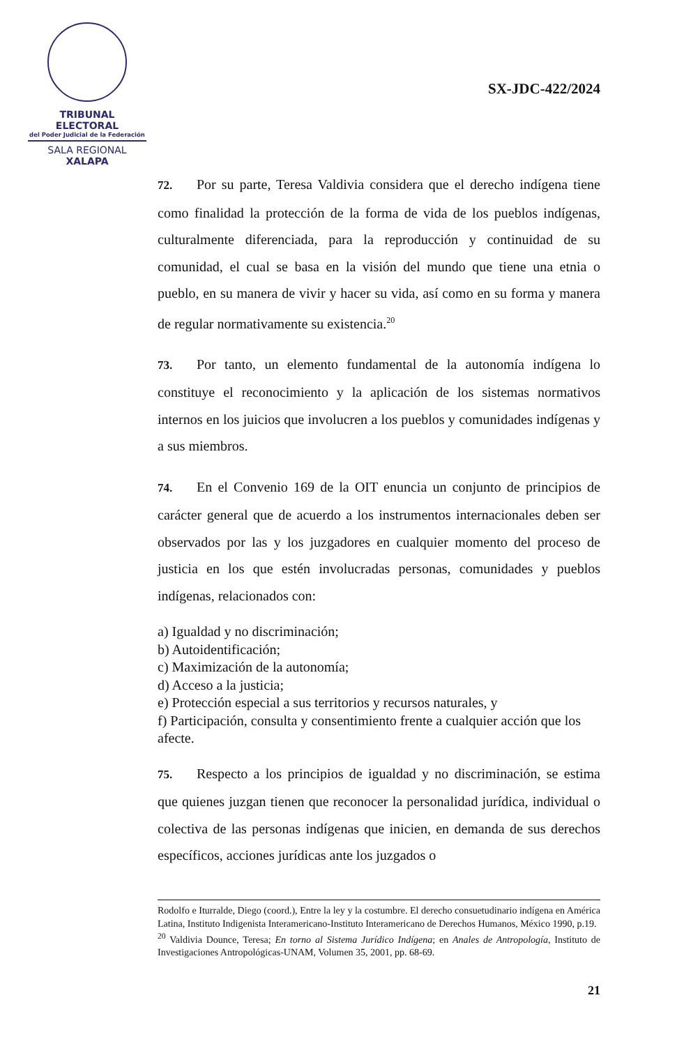TRIBUNAL ELECTORAL
del Poder Judicial de la Federación
SALA REGIONAL
XALAPA
SX-JDC-422/2024
72. Por su parte, Teresa Valdivia considera que el derecho indígena tiene como finalidad la protección de la forma de vida de los pueblos indígenas, culturalmente diferenciada, para la reproducción y continuidad de su comunidad, el cual se basa en la visión del mundo que tiene una etnia o pueblo, en su manera de vivir y hacer su vida, así como en su forma y manera de regular normativamente su existencia.<sup>20</sup>
73. Por tanto, un elemento fundamental de la autonomía indígena lo constituye el reconocimiento y la aplicación de los sistemas normativos internos en los juicios que involucren a los pueblos y comunidades indígenas y a sus miembros.
74. En el Convenio 169 de la OIT enuncia un conjunto de principios de carácter general que de acuerdo a los instrumentos internacionales deben ser observados por las y los juzgadores en cualquier momento del proceso de justicia en los que estén involucradas personas, comunidades y pueblos indígenas, relacionados con:
a) Igualdad y no discriminación;
b) Autoidentificación;
c) Maximización de la autonomía;
d) Acceso a la justicia;
e) Protección especial a sus territorios y recursos naturales, y
f) Participación, consulta y consentimiento frente a cualquier acción que los afecte.
75. Respecto a los principios de igualdad y no discriminación, se estima que quienes juzgan tienen que reconocer la personalidad jurídica, individual o colectiva de las personas indígenas que inicien, en demanda de sus derechos específicos, acciones jurídicas ante los juzgados o
Rodolfo e Iturralde, Diego (coord.), Entre la ley y la costumbre. El derecho consuetudinario indígena en América Latina, Instituto Indigenista Interamericano-Instituto Interamericano de Derechos Humanos, México 1990, p.19.
<sup>20</sup> Valdivia Dounce, Teresa; En torno al Sistema Jurídico Indígena; en Anales de Antropología, Instituto de Investigaciones Antropológicas-UNAM, Volumen 35, 2001, pp. 68-69.
21